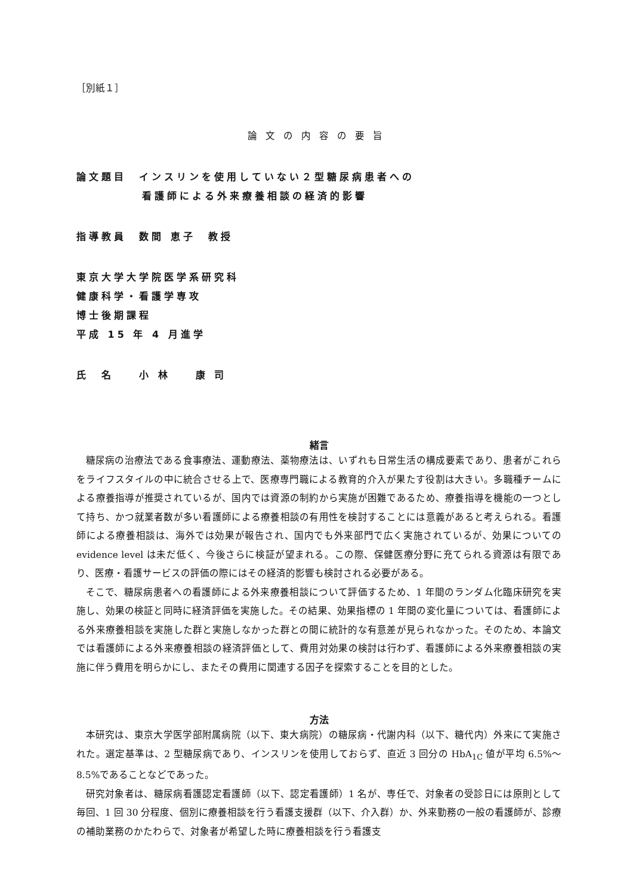［別紙１］
論文の内容の要旨
論文題目　インスリンを使用していない２型糖尿病患者への
看護師による外来療養相談の経済的影響
指導教員　数間 恵子　教授
東京大学大学院医学系研究科
健康科学・看護学専攻
博士後期課程
平成 15 年 4 月進学
氏　名　　小 林　　康 司
緒言
糖尿病の治療法である食事療法、運動療法、薬物療法は、いずれも日常生活の構成要素であり、患者がこれらをライフスタイルの中に統合させる上で、医療専門職による教育的介入が果たす役割は大きい。多職種チームによる療養指導が推奨されているが、国内では資源の制約から実施が困難であるため、療養指導を機能の一つとして持ち、かつ就業者数が多い看護師による療養相談の有用性を検討することには意義があると考えられる。看護師による療養相談は、海外では効果が報告され、国内でも外来部門で広く実施されているが、効果についての evidence level は未だ低く、今後さらに検証が望まれる。この際、保健医療分野に充てられる資源は有限であり、医療・看護サービスの評価の際にはその経済的影響も検討される必要がある。
そこで、糖尿病患者への看護師による外来療養相談について評価するため、1 年間のランダム化臨床研究を実施し、効果の検証と同時に経済評価を実施した。その結果、効果指標の 1 年間の変化量については、看護師による外来療養相談を実施した群と実施しなかった群との間に統計的な有意差が見られなかった。そのため、本論文では看護師による外来療養相談の経済評価として、費用対効果の検討は行わず、看護師による外来療養相談の実施に伴う費用を明らかにし、またその費用に関連する因子を探索することを目的とした。
方法
本研究は、東京大学医学部附属病院（以下、東大病院）の糖尿病・代謝内科（以下、糖代内）外来にて実施された。選定基準は、2 型糖尿病であり、インスリンを使用しておらず、直近 3 回分の HbA<sub>1C</sub> 値が平均 6.5%～8.5%であることなどであった。
研究対象者は、糖尿病看護認定看護師（以下、認定看護師）1 名が、専任で、対象者の受診日には原則として毎回、1 回 30 分程度、個別に療養相談を行う看護支援群（以下、介入群）か、外来勤務の一般の看護師が、診療の補助業務のかたわらで、対象者が希望した時に療養相談を行う看護支